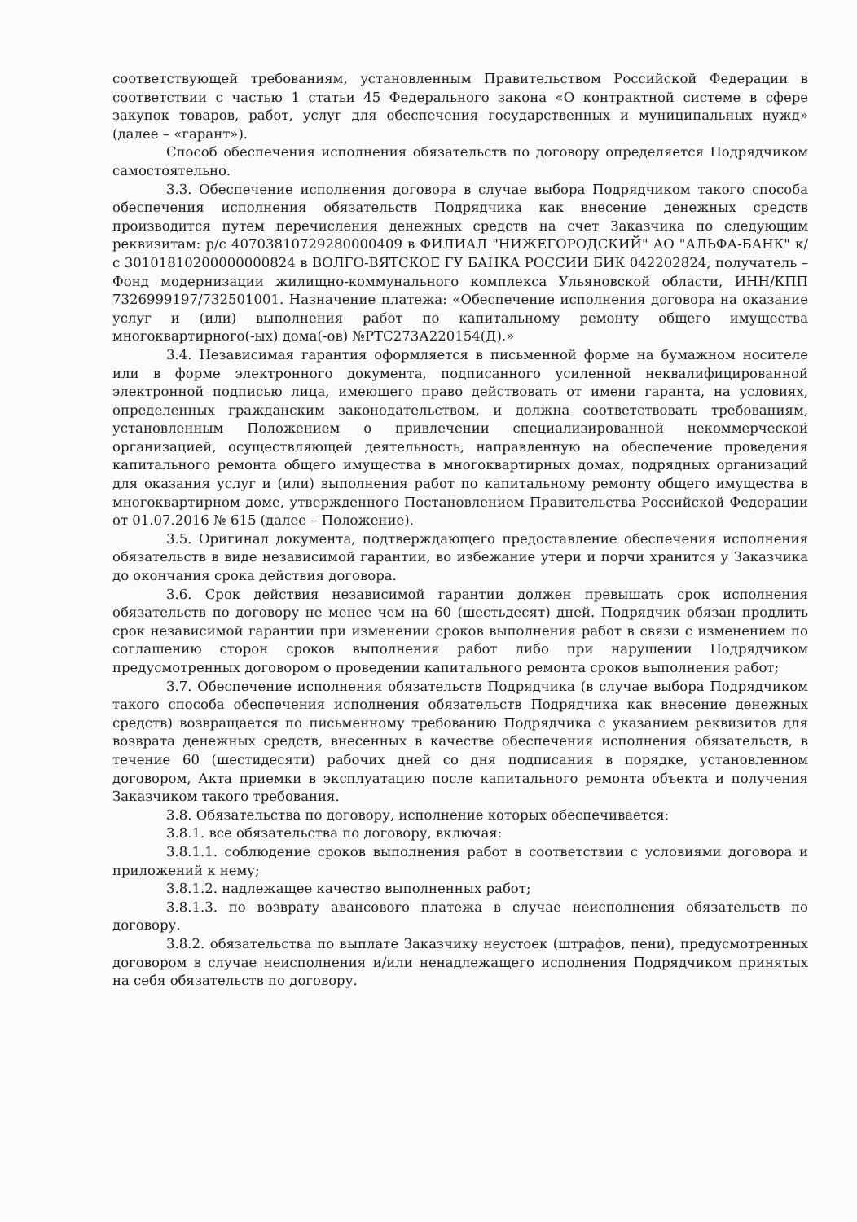соответствующей требованиям, установленным Правительством Российской Федерации в соответствии с частью 1 статьи 45 Федерального закона «О контрактной системе в сфере закупок товаров, работ, услуг для обеспечения государственных и муниципальных нужд» (далее – «гарант»).
Способ обеспечения исполнения обязательств по договору определяется Подрядчиком самостоятельно.
3.3. Обеспечение исполнения договора в случае выбора Подрядчиком такого способа обеспечения исполнения обязательств Подрядчика как внесение денежных средств производится путем перечисления денежных средств на счет Заказчика по следующим реквизитам: р/с 40703810729280000409 в ФИЛИАЛ "НИЖЕГОРОДСКИЙ" АО "АЛЬФА-БАНК" к/с 30101810200000000824 в ВОЛГО-ВЯТСКОЕ ГУ БАНКА РОССИИ БИК 042202824, получатель – Фонд модернизации жилищно-коммунального комплекса Ульяновской области, ИНН/КПП 7326999197/732501001. Назначение платежа: «Обеспечение исполнения договора на оказание услуг и (или) выполнения работ по капитальному ремонту общего имущества многоквартирного(-ых) дома(-ов) №РТС273А220154(Д).»
3.4. Независимая гарантия оформляется в письменной форме на бумажном носителе или в форме электронного документа, подписанного усиленной неквалифицированной электронной подписью лица, имеющего право действовать от имени гаранта, на условиях, определенных гражданским законодательством, и должна соответствовать требованиям, установленным Положением о привлечении специализированной некоммерческой организацией, осуществляющей деятельность, направленную на обеспечение проведения капитального ремонта общего имущества в многоквартирных домах, подрядных организаций для оказания услуг и (или) выполнения работ по капитальному ремонту общего имущества в многоквартирном доме, утвержденного Постановлением Правительства Российской Федерации от 01.07.2016 № 615 (далее – Положение).
3.5. Оригинал документа, подтверждающего предоставление обеспечения исполнения обязательств в виде независимой гарантии, во избежание утери и порчи хранится у Заказчика до окончания срока действия договора.
3.6. Срок действия независимой гарантии должен превышать срок исполнения обязательств по договору не менее чем на 60 (шестьдесят) дней. Подрядчик обязан продлить срок независимой гарантии при изменении сроков выполнения работ в связи с изменением по соглашению сторон сроков выполнения работ либо при нарушении Подрядчиком предусмотренных договором о проведении капитального ремонта сроков выполнения работ;
3.7. Обеспечение исполнения обязательств Подрядчика (в случае выбора Подрядчиком такого способа обеспечения исполнения обязательств Подрядчика как внесение денежных средств) возвращается по письменному требованию Подрядчика с указанием реквизитов для возврата денежных средств, внесенных в качестве обеспечения исполнения обязательств, в течение 60 (шестидесяти) рабочих дней со дня подписания в порядке, установленном договором, Акта приемки в эксплуатацию после капитального ремонта объекта и получения Заказчиком такого требования.
3.8. Обязательства по договору, исполнение которых обеспечивается:
3.8.1. все обязательства по договору, включая:
3.8.1.1. соблюдение сроков выполнения работ в соответствии с условиями договора и приложений к нему;
3.8.1.2. надлежащее качество выполненных работ;
3.8.1.3. по возврату авансового платежа в случае неисполнения обязательств по договору.
3.8.2. обязательства по выплате Заказчику неустоек (штрафов, пени), предусмотренных договором в случае неисполнения и/или ненадлежащего исполнения Подрядчиком принятых на себя обязательств по договору.